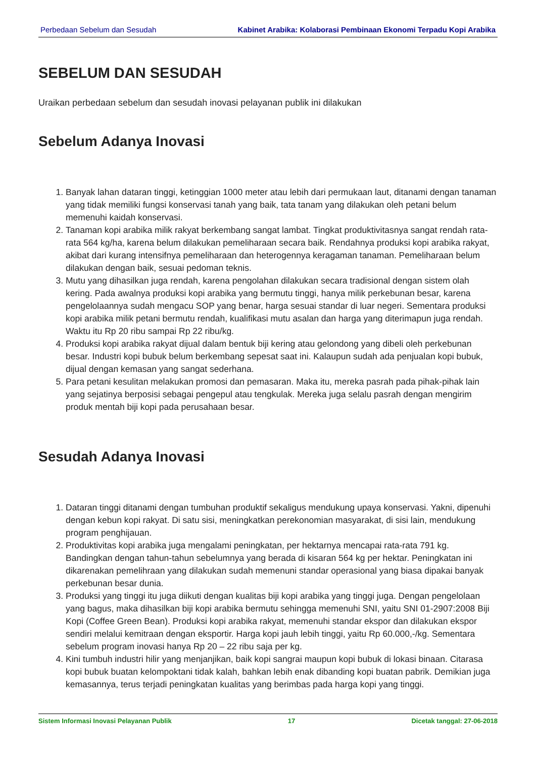Perbedaan Sebelum dan Sesudah Kabinet Arabika: Kolaborasi Pembinaan Ekonomi Terpadu Kopi Arabika
SEBELUM DAN SESUDAH
Uraikan perbedaan sebelum dan sesudah inovasi pelayanan publik ini dilakukan
Sebelum Adanya Inovasi
1. Banyak lahan dataran tinggi, ketinggian 1000 meter atau lebih dari permukaan laut, ditanami dengan tanaman yang tidak memiliki fungsi konservasi tanah yang baik, tata tanam yang dilakukan oleh petani belum memenuhi kaidah konservasi.
2. Tanaman kopi arabika milik rakyat berkembang sangat lambat. Tingkat produktivitasnya sangat rendah rata-rata 564 kg/ha, karena belum dilakukan pemeliharaan secara baik. Rendahnya produksi kopi arabika rakyat, akibat dari kurang intensifnya pemeliharaan dan heterogennya keragaman tanaman. Pemeliharaan belum dilakukan dengan baik, sesuai pedoman teknis.
3. Mutu yang dihasilkan juga rendah, karena pengolahan dilakukan secara tradisional dengan sistem olah kering. Pada awalnya produksi kopi arabika yang bermutu tinggi, hanya milik perkebunan besar, karena pengelolaannya sudah mengacu SOP yang benar, harga sesuai standar di luar negeri. Sementara produksi kopi arabika milik petani bermutu rendah, kualifikasi mutu asalan dan harga yang diterimapun juga rendah. Waktu itu Rp 20 ribu sampai Rp 22 ribu/kg.
4. Produksi kopi arabika rakyat dijual dalam bentuk biji kering atau gelondong yang dibeli oleh perkebunan besar. Industri kopi bubuk belum berkembang sepesat saat ini. Kalaupun sudah ada penjualan kopi bubuk, dijual dengan kemasan yang sangat sederhana.
5. Para petani kesulitan melakukan promosi dan pemasaran. Maka itu, mereka pasrah pada pihak-pihak lain yang sejatinya berposisi sebagai pengepul atau tengkulak. Mereka juga selalu pasrah dengan mengirim produk mentah biji kopi pada perusahaan besar.
Sesudah Adanya Inovasi
1. Dataran tinggi ditanami dengan tumbuhan produktif sekaligus mendukung upaya konservasi. Yakni, dipenuhi dengan kebun kopi rakyat. Di satu sisi, meningkatkan perekonomian masyarakat, di sisi lain, mendukung program penghijauan.
2. Produktivitas kopi arabika juga mengalami peningkatan, per hektarnya mencapai rata-rata 791 kg. Bandingkan dengan tahun-tahun sebelumnya yang berada di kisaran 564 kg per hektar. Peningkatan ini dikarenakan pemelihraan yang dilakukan sudah memenuni standar operasional yang biasa dipakai banyak perkebunan besar dunia.
3. Produksi yang tinggi itu juga diikuti dengan kualitas biji kopi arabika yang tinggi juga. Dengan pengelolaan yang bagus, maka dihasilkan biji kopi arabika bermutu sehingga memenuhi SNI, yaitu SNI 01-2907:2008 Biji Kopi (Coffee Green Bean). Produksi kopi arabika rakyat, memenuhi standar ekspor dan dilakukan ekspor sendiri melalui kemitraan dengan eksportir. Harga kopi jauh lebih tinggi, yaitu Rp 60.000,-/kg. Sementara sebelum program inovasi hanya Rp 20 – 22 ribu saja per kg.
4. Kini tumbuh industri hilir yang menjanjikan, baik kopi sangrai maupun kopi bubuk di lokasi binaan. Citarasa kopi bubuk buatan kelompoktani tidak kalah, bahkan lebih enak dibanding kopi buatan pabrik. Demikian juga kemasannya, terus terjadi peningkatan kualitas yang berimbas pada harga kopi yang tinggi.
Sistem Informasi Inovasi Pelayanan Publik 17 Dicetak tanggal: 27-06-2018